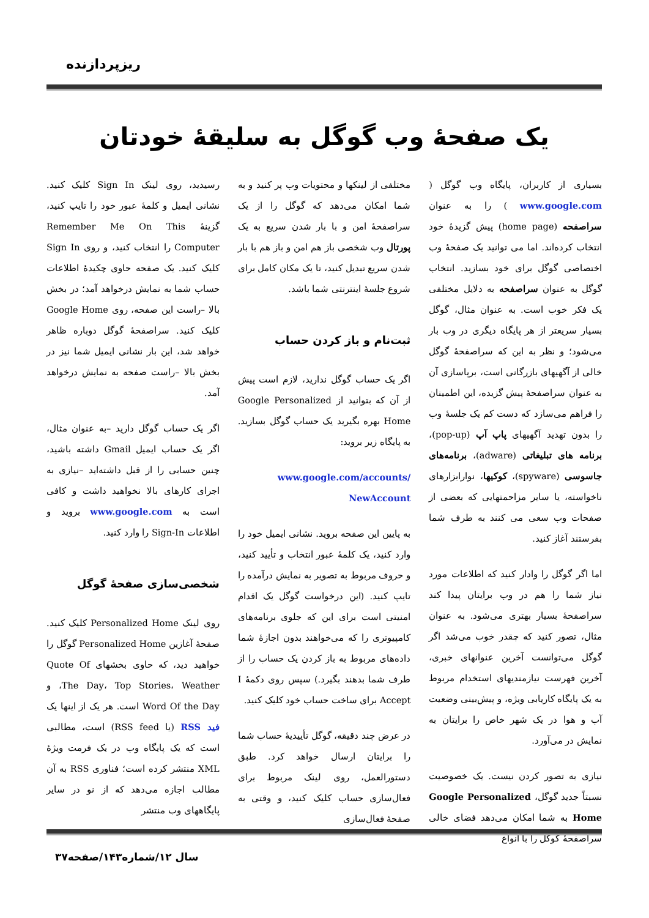ریزپردازنده
یک صفحهٔ وب گوگل به سلیقهٔ خودتان
بسیاری از کاربران، پایگاه وب گوگل ( www.google.com ) را به عنوان سراصفحه (home page) پیش گزیدهٔ خود انتخاب کرده‌اند. اما می توانید یک صفحهٔ وب اختصاصی گوگل برای خود بسازید. انتخاب گوگل به عنوان سراصفحه به دلایل مختلفی یک فکر خوب است. به عنوان مثال، گوگل بسیار سریعتر از هر پایگاه دیگری در وب بار می‌شود؛ و نظر به این که سراصفحهٔ گوگل خالی از آگهیهای بازرگانی است، برپاسازی آن به عنوان سراصفحهٔ پیش گزیده، این اطمینان را فراهم می‌سازد که دست کم یک جلسهٔ وب را بدون تهدید آگهیهای پاپ آپ (pop-up)، برنامه های تبلیغاتی (adware)، برنامه‌های جاسوسی (spyware)، کوکیها، نوارابزارهای ناخواسته، یا سایر مزاحمتهایی که بعضی از صفحات وب سعی می کنند به طرف شما بفرستند آغاز کنید.
اما اگر گوگل را وادار کنید که اطلاعات مورد نیاز شما را هم در وب برایتان پیدا کند سراصفحهٔ بسیار بهتری می‌شود. به عنوان مثال، تصور کنید که چقدر خوب می‌شد اگر گوگل می‌توانست آخرین عنوانهای خبری، آخرین فهرست نیازمندیهای استخدام مربوط به یک پایگاه کاریابی ویژه، و پیش‌بینی وضعیت آب و هوا در یک شهر خاص را برایتان به نمایش در می‌آورد.
نیازی به تصور کردن نیست. یک خصوصیت نسبتاً جدید گوگل، Google Personalized Home به شما امکان می‌دهد فضای خالی سراصفحهٔ گوگل را با انواع
مختلفی از لینکها و محتویات وب پر کنید و به شما امکان می‌دهد که گوگل را از یک سراصفحهٔ امن و با بار شدن سریع به یک پورتال وب شخصی باز هم امن و باز هم با بار شدن سریع تبدیل کنید، تا یک مکان کامل برای شروع جلسهٔ اینترنتی شما باشد.
ثبت‌نام و باز کردن حساب
اگر یک حساب گوگل ندارید، لازم است پیش از آن که بتوانید از Google Personalized Home بهره بگیرید یک حساب گوگل بسازید. به پایگاه زیر بروید:
www.google.com/accounts/ NewAccount
به پایین این صفحه بروید. نشانی ایمیل خود را وارد کنید، یک کلمهٔ عبور انتخاب و تأیید کنید، و حروف مربوط به تصویر به نمایش درآمده را تایپ کنید. (این درخواست گوگل یک اقدام امنیتی است برای این که جلوی برنامه‌های کامپیوتری را که می‌خواهند بدون اجازهٔ شما داده‌های مربوط به باز کردن یک حساب را از طرف شما بدهند بگیرد.) سپس روی دکمهٔ I Accept برای ساخت حساب خود کلیک کنید.
در عرض چند دقیقه، گوگل تأییدیهٔ حساب شما را برایتان ارسال خواهد کرد. طبق دستورالعمل، روی لینک مربوط برای فعال‌سازی حساب کلیک کنید، و وقتی به صفحهٔ فعال‌سازی
رسیدید، روی لینک Sign In کلیک کنید. نشانی ایمیل و کلمهٔ عبور خود را تایپ کنید، گزینهٔ Remember Me On This Computer را انتخاب کنید، و روی Sign In کلیک کنید. یک صفحه حاوی چکیدهٔ اطلاعات حساب شما به نمایش درخواهد آمد؛ در بخش بالا –راست این صفحه، روی Google Home کلیک کنید. سراصفحهٔ گوگل دوباره ظاهر خواهد شد، این بار نشانی ایمیل شما نیز در بخش بالا –راست صفحه به نمایش درخواهد آمد.
اگر یک حساب گوگل دارید –به عنوان مثال، اگر یک حساب ایمیل Gmail داشته باشید، چنین حسابی را از قبل داشته‌اید –نیازی به اجرای کارهای بالا نخواهید داشت و کافی است به www.google.com بروید و اطلاعات Sign-In را وارد کنید.
شخصی‌سازی صفحهٔ گوگل
روی لینک Personalized Home کلیک کنید. صفحهٔ آغازین Personalized Home گوگل را خواهید دید، که حاوی بخشهای Quote Of The Day، Top Stories، Weather، و Word Of the Day است. هر یک از اینها یک فید RSS (یا RSS feed) است، مطالبی است که یک پایگاه وب در یک فرمت ویژهٔ XML منتشر کرده است؛ فناوری RSS به آن مطالب اجازه می‌دهد که از نو در سایر پایگاههای وب منتشر
سال ۱۲/شماره۱۴۳/صفحه۳۷